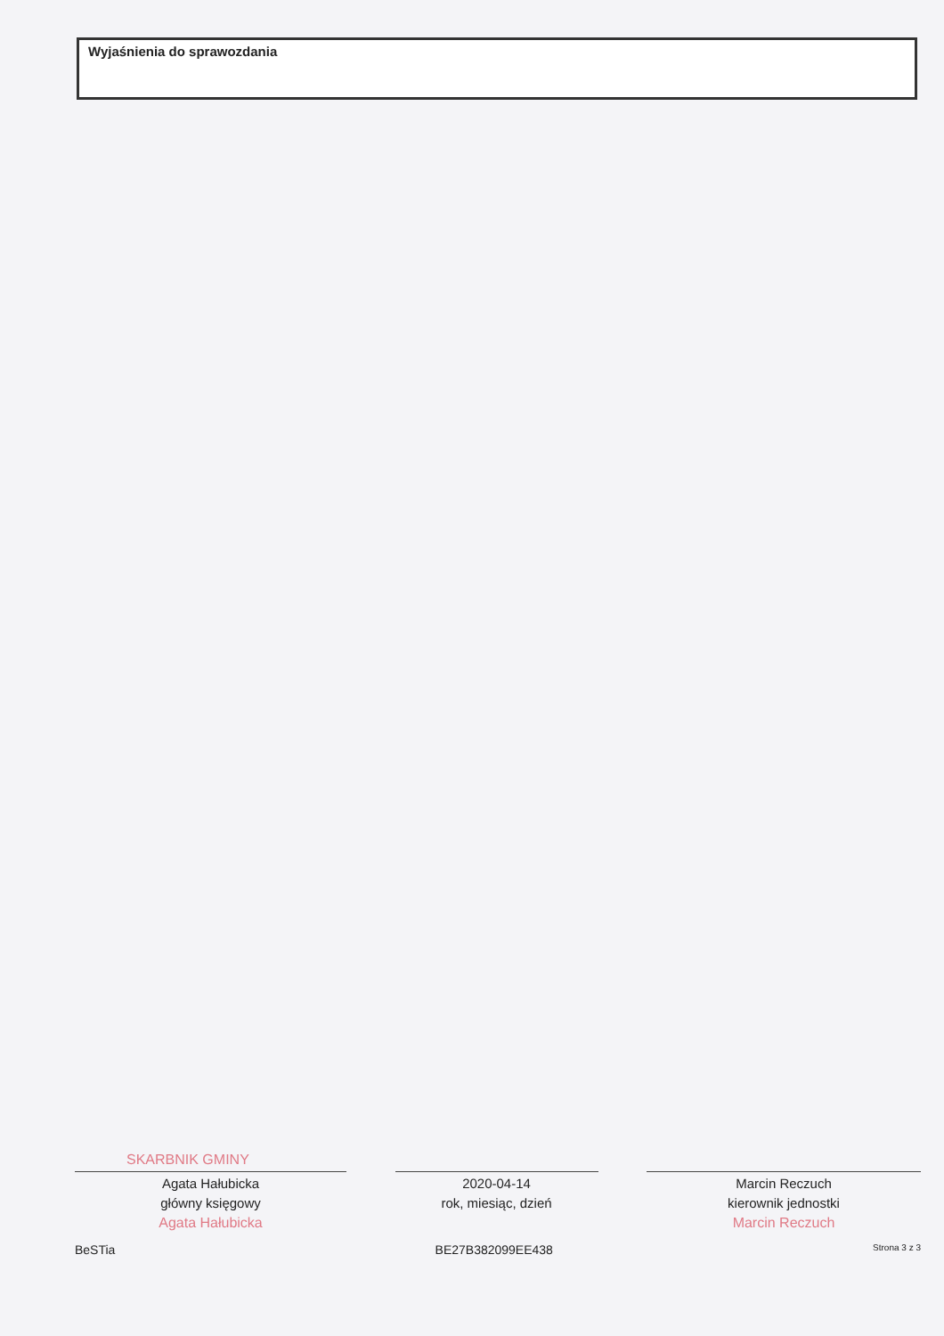Wyjaśnienia do sprawozdania
SKARBNIK GMINY
Agata Hałubicka
główny księgowy
Agata Hałubicka
2020-04-14
rok, miesiąc, dzień
Marcin Reczuch
kierownik jednostki
Marcin Reczuch
BeSTia BE27B382099EE438 Strona 3 z 3